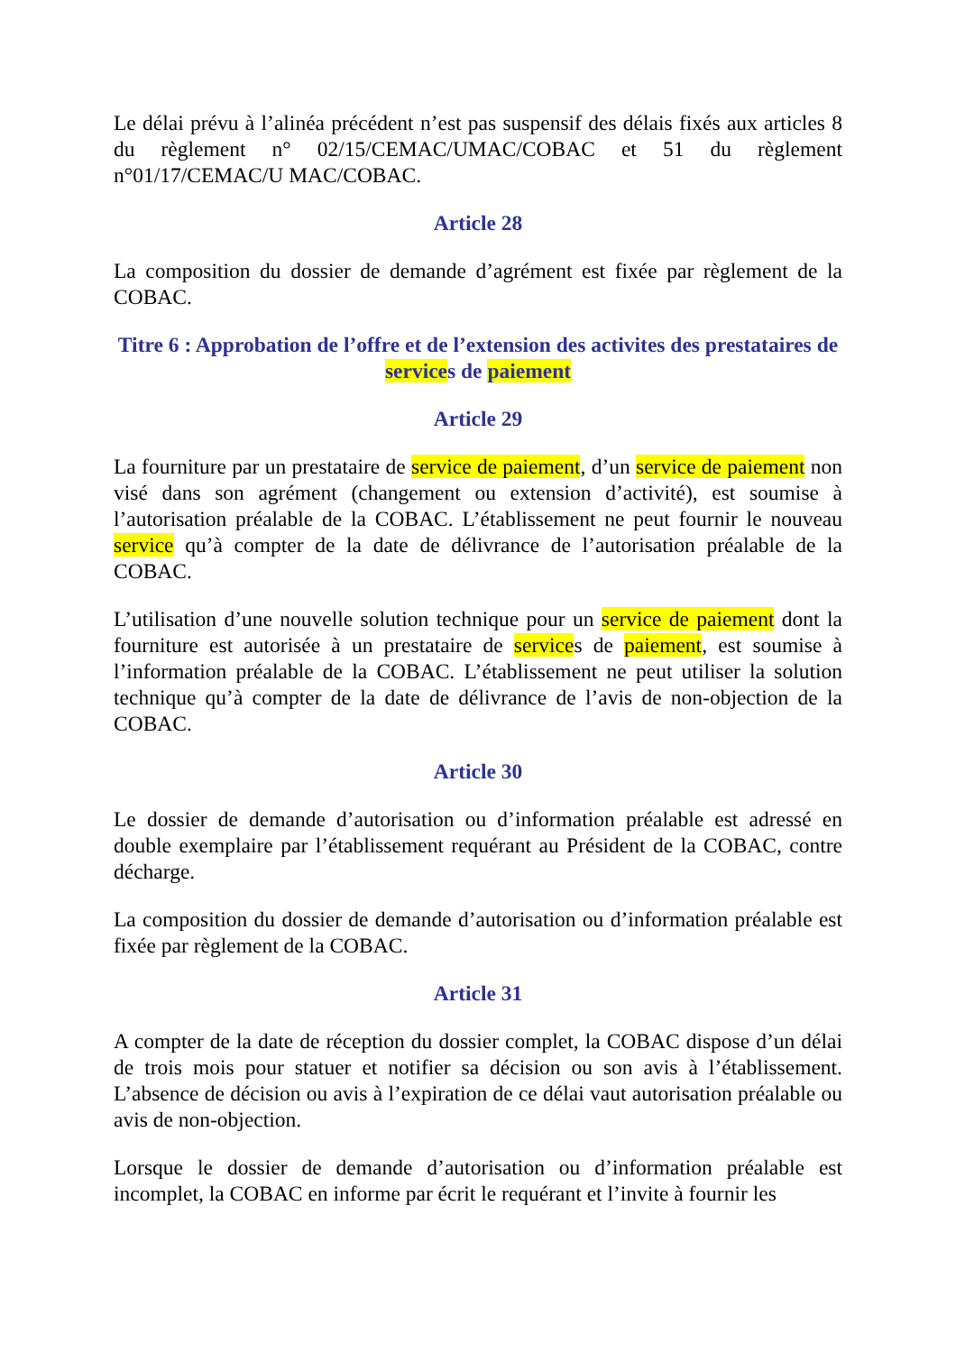Le délai prévu à l’alinéa précédent n’est pas suspensif des délais fixés aux articles 8 du règlement n° 02/15/CEMAC/UMAC/COBAC et 51 du règlement n°01/17/CEMAC/U MAC/COBAC.
Article 28
La composition du dossier de demande d’agrément est fixée par règlement de la COBAC.
Titre 6 : Approbation de l’offre et de l’extension des activites des prestataires de services de paiement
Article 29
La fourniture par un prestataire de service de paiement, d’un service de paiement non visé dans son agrément (changement ou extension d’activité), est soumise à l’autorisation préalable de la COBAC. L’établissement ne peut fournir le nouveau service qu’à compter de la date de délivrance de l’autorisation préalable de la COBAC.
L’utilisation d’une nouvelle solution technique pour un service de paiement dont la fourniture est autorisée à un prestataire de services de paiement, est soumise à l’information préalable de la COBAC. L’établissement ne peut utiliser la solution technique qu’à compter de la date de délivrance de l’avis de non-objection de la COBAC.
Article 30
Le dossier de demande d’autorisation ou d’information préalable est adressé en double exemplaire par l’établissement requérant au Président de la COBAC, contre décharge.
La composition du dossier de demande d’autorisation ou d’information préalable est fixée par règlement de la COBAC.
Article 31
A compter de la date de réception du dossier complet, la COBAC dispose d’un délai de trois mois pour statuer et notifier sa décision ou son avis à l’établissement. L’absence de décision ou avis à l’expiration de ce délai vaut autorisation préalable ou avis de non-objection.
Lorsque le dossier de demande d’autorisation ou d’information préalable est incomplet, la COBAC en informe par écrit le requérant et l’invite à fournir les